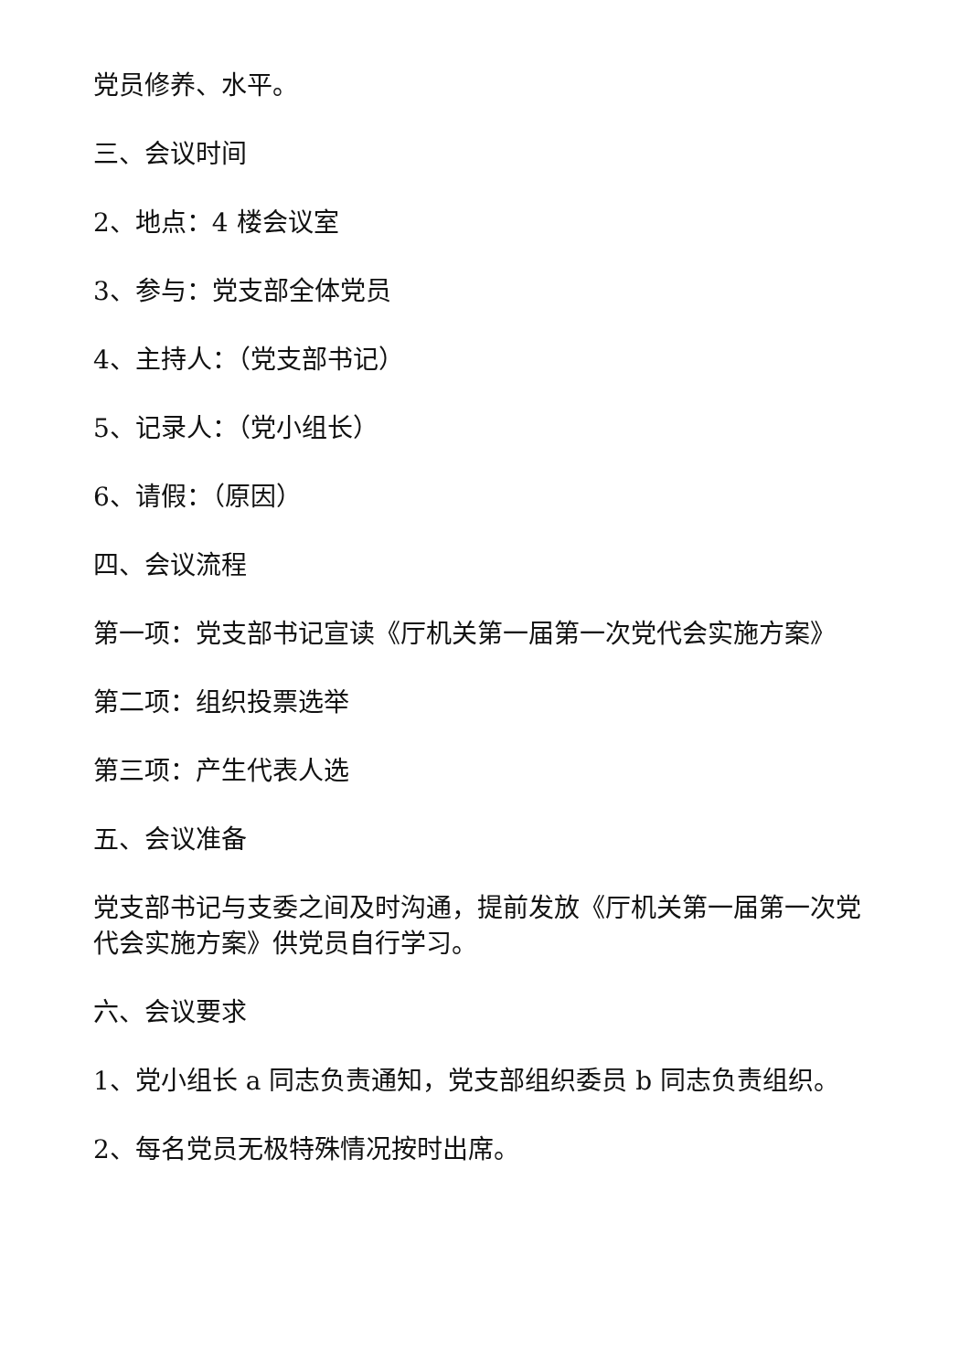党员修养、水平。
三、会议时间
2、地点：4 楼会议室
3、参与：党支部全体党员
4、主持人：（党支部书记）
5、记录人：（党小组长）
6、请假：（原因）
四、会议流程
第一项：党支部书记宣读《厅机关第一届第一次党代会实施方案》
第二项：组织投票选举
第三项：产生代表人选
五、会议准备
党支部书记与支委之间及时沟通，提前发放《厅机关第一届第一次党代会实施方案》供党员自行学习。
六、会议要求
1、党小组长 a 同志负责通知，党支部组织委员 b 同志负责组织。
2、每名党员无极特殊情况按时出席。